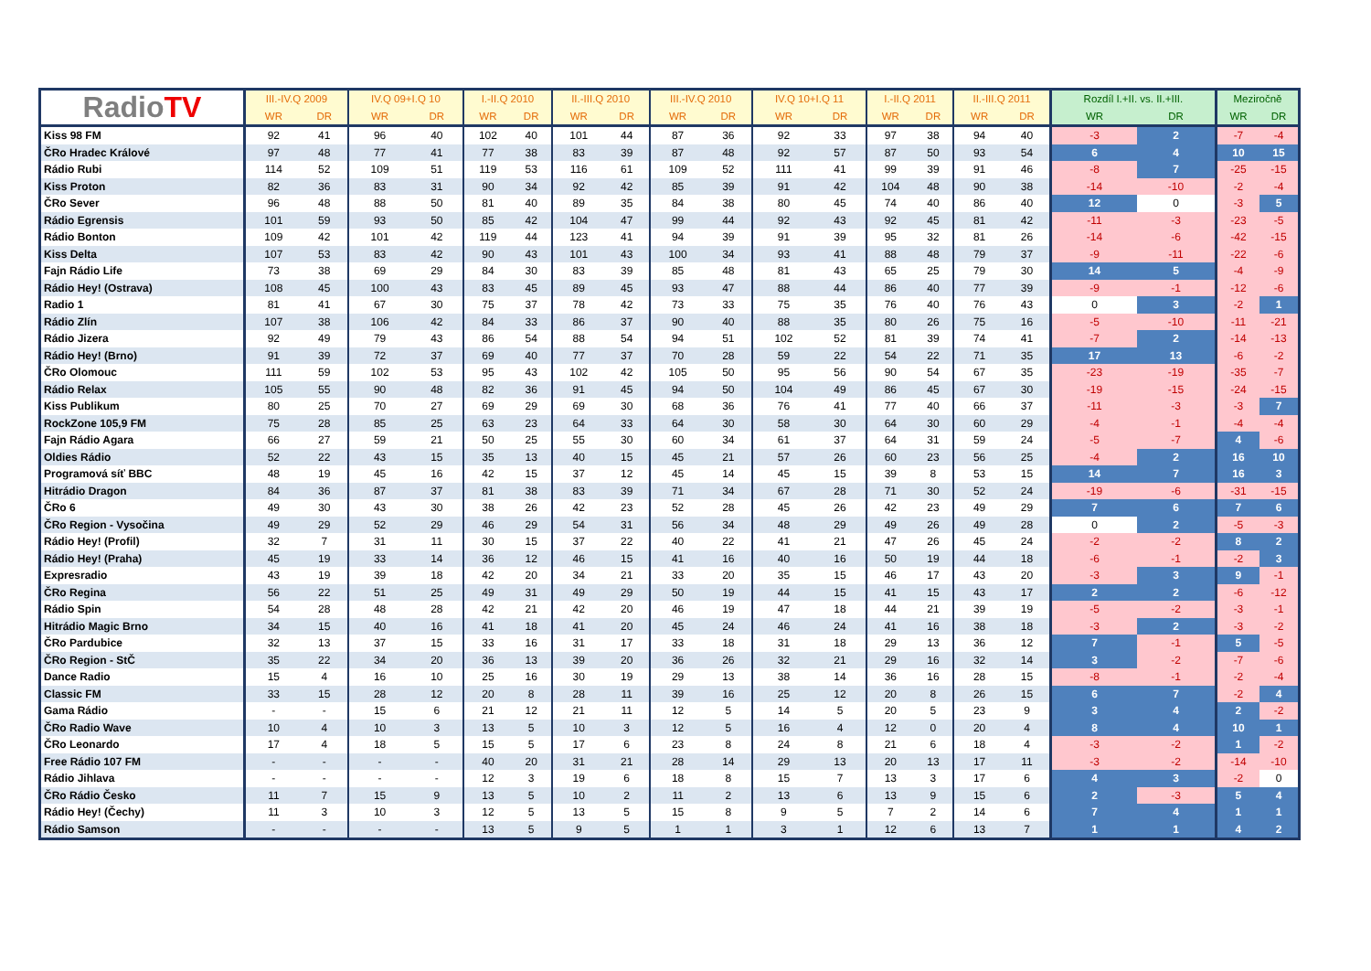| Radio TV | III.-IV.Q 2009 | | IV.Q 09+I.Q 10 | | I.-II.Q 2010 | | II.-III.Q 2010 | | III.-IV.Q 2010 | | IV.Q 10+I.Q 11 | | I.-II.Q 2011 | | II.-III.Q 2011 | | Rozdíl I.+II. vs. II.+III. | | Meziročně | |
| --- | --- | --- | --- | --- | --- | --- | --- | --- | --- | --- | --- | --- | --- | --- | --- | --- | --- | --- | --- | --- |
| | WR | DR | WR | DR | WR | DR | WR | DR | WR | DR | WR | DR | WR | DR | WR | DR | WR | DR | WR | DR |
| Kiss 98 FM | 92 | 41 | 96 | 40 | 102 | 40 | 101 | 44 | 87 | 36 | 92 | 33 | 97 | 38 | 94 | 40 | -3 | 2 | -7 | -4 |
| ČRo Hradec Králové | 97 | 48 | 77 | 41 | 77 | 38 | 83 | 39 | 87 | 48 | 92 | 57 | 87 | 50 | 93 | 54 | 6 | 4 | 10 | 15 |
| Rádio Rubi | 114 | 52 | 109 | 51 | 119 | 53 | 116 | 61 | 109 | 52 | 111 | 41 | 99 | 39 | 91 | 46 | -8 | 7 | -25 | -15 |
| Kiss Proton | 82 | 36 | 83 | 31 | 90 | 34 | 92 | 42 | 85 | 39 | 91 | 42 | 104 | 48 | 90 | 38 | -14 | -10 | -2 | -4 |
| ČRo Sever | 96 | 48 | 88 | 50 | 81 | 40 | 89 | 35 | 84 | 38 | 80 | 45 | 74 | 40 | 86 | 40 | 12 | 0 | -3 | 5 |
| Rádio Egrensis | 101 | 59 | 93 | 50 | 85 | 42 | 104 | 47 | 99 | 44 | 92 | 43 | 92 | 45 | 81 | 42 | -11 | -3 | -23 | -5 |
| Rádio Bonton | 109 | 42 | 101 | 42 | 119 | 44 | 123 | 41 | 94 | 39 | 91 | 39 | 95 | 32 | 81 | 26 | -14 | -6 | -42 | -15 |
| Kiss Delta | 107 | 53 | 83 | 42 | 90 | 43 | 101 | 43 | 100 | 34 | 93 | 41 | 88 | 48 | 79 | 37 | -9 | -11 | -22 | -6 |
| Fajn Rádio Life | 73 | 38 | 69 | 29 | 84 | 30 | 83 | 39 | 85 | 48 | 81 | 43 | 65 | 25 | 79 | 30 | 14 | 5 | -4 | -9 |
| Rádio Hey! (Ostrava) | 108 | 45 | 100 | 43 | 83 | 45 | 89 | 45 | 93 | 47 | 88 | 44 | 86 | 40 | 77 | 39 | -9 | -1 | -12 | -6 |
| Radio 1 | 81 | 41 | 67 | 30 | 75 | 37 | 78 | 42 | 73 | 33 | 75 | 35 | 76 | 40 | 76 | 43 | 0 | 3 | -2 | 1 |
| Rádio Zlín | 107 | 38 | 106 | 42 | 84 | 33 | 86 | 37 | 90 | 40 | 88 | 35 | 80 | 26 | 75 | 16 | -5 | -10 | -11 | -21 |
| Rádio Jizera | 92 | 49 | 79 | 43 | 86 | 54 | 88 | 54 | 94 | 51 | 102 | 52 | 81 | 39 | 74 | 41 | -7 | 2 | -14 | -13 |
| Rádio Hey! (Brno) | 91 | 39 | 72 | 37 | 69 | 40 | 77 | 37 | 70 | 28 | 59 | 22 | 54 | 22 | 71 | 35 | 17 | 13 | -6 | -2 |
| ČRo Olomouc | 111 | 59 | 102 | 53 | 95 | 43 | 102 | 42 | 105 | 50 | 95 | 56 | 90 | 54 | 67 | 35 | -23 | -19 | -35 | -7 |
| Rádio Relax | 105 | 55 | 90 | 48 | 82 | 36 | 91 | 45 | 94 | 50 | 104 | 49 | 86 | 45 | 67 | 30 | -19 | -15 | -24 | -15 |
| Kiss Publikum | 80 | 25 | 70 | 27 | 69 | 29 | 69 | 30 | 68 | 36 | 76 | 41 | 77 | 40 | 66 | 37 | -11 | -3 | -3 | 7 |
| RockZone 105,9 FM | 75 | 28 | 85 | 25 | 63 | 23 | 64 | 33 | 64 | 30 | 58 | 30 | 64 | 30 | 60 | 29 | -4 | -1 | -4 | -4 |
| Fajn Rádio Agara | 66 | 27 | 59 | 21 | 50 | 25 | 55 | 30 | 60 | 34 | 61 | 37 | 64 | 31 | 59 | 24 | -5 | -7 | 4 | -6 |
| Oldies Rádio | 52 | 22 | 43 | 15 | 35 | 13 | 40 | 15 | 45 | 21 | 57 | 26 | 60 | 23 | 56 | 25 | -4 | 2 | 16 | 10 |
| Programová síť BBC | 48 | 19 | 45 | 16 | 42 | 15 | 37 | 12 | 45 | 14 | 45 | 15 | 39 | 8 | 53 | 15 | 14 | 7 | 16 | 3 |
| Hitrádio Dragon | 84 | 36 | 87 | 37 | 81 | 38 | 83 | 39 | 71 | 34 | 67 | 28 | 71 | 30 | 52 | 24 | -19 | -6 | -31 | -15 |
| ČRo 6 | 49 | 30 | 43 | 30 | 38 | 26 | 42 | 23 | 52 | 28 | 45 | 26 | 42 | 23 | 49 | 29 | 7 | 6 | 7 | 6 |
| ČRo Region - Vysočina | 49 | 29 | 52 | 29 | 46 | 29 | 54 | 31 | 56 | 34 | 48 | 29 | 49 | 26 | 49 | 28 | 0 | 2 | -5 | -3 |
| Rádio Hey! (Profil) | 32 | 7 | 31 | 11 | 30 | 15 | 37 | 22 | 40 | 22 | 41 | 21 | 47 | 26 | 45 | 24 | -2 | -2 | 8 | 2 |
| Rádio Hey! (Praha) | 45 | 19 | 33 | 14 | 36 | 12 | 46 | 15 | 41 | 16 | 40 | 16 | 50 | 19 | 44 | 18 | -6 | -1 | -2 | 3 |
| Expresradio | 43 | 19 | 39 | 18 | 42 | 20 | 34 | 21 | 33 | 20 | 35 | 15 | 46 | 17 | 43 | 20 | -3 | 3 | 9 | -1 |
| ČRo Regina | 56 | 22 | 51 | 25 | 49 | 31 | 49 | 29 | 50 | 19 | 44 | 15 | 41 | 15 | 43 | 17 | 2 | 2 | -6 | -12 |
| Rádio Spin | 54 | 28 | 48 | 28 | 42 | 21 | 42 | 20 | 46 | 19 | 47 | 18 | 44 | 21 | 39 | 19 | -5 | -2 | -3 | -1 |
| Hitrádio Magic Brno | 34 | 15 | 40 | 16 | 41 | 18 | 41 | 20 | 45 | 24 | 46 | 24 | 41 | 16 | 38 | 18 | -3 | 2 | -3 | -2 |
| ČRo Pardubice | 32 | 13 | 37 | 15 | 33 | 16 | 31 | 17 | 33 | 18 | 31 | 18 | 29 | 13 | 36 | 12 | 7 | -1 | 5 | -5 |
| ČRo Region - StČ | 35 | 22 | 34 | 20 | 36 | 13 | 39 | 20 | 36 | 26 | 32 | 21 | 29 | 16 | 32 | 14 | 3 | -2 | -7 | -6 |
| Dance Radio | 15 | 4 | 16 | 10 | 25 | 16 | 30 | 19 | 29 | 13 | 38 | 14 | 36 | 16 | 28 | 15 | -8 | -1 | -2 | -4 |
| Classic FM | 33 | 15 | 28 | 12 | 20 | 8 | 28 | 11 | 39 | 16 | 25 | 12 | 20 | 8 | 26 | 15 | 6 | 7 | -2 | 4 |
| Gama Rádio | - | - | 15 | 6 | 21 | 12 | 21 | 11 | 12 | 5 | 14 | 5 | 20 | 5 | 23 | 9 | 3 | 4 | 2 | -2 |
| ČRo Radio Wave | 10 | 4 | 10 | 3 | 13 | 5 | 10 | 3 | 12 | 5 | 16 | 4 | 12 | 0 | 20 | 4 | 8 | 4 | 10 | 1 |
| ČRo Leonardo | 17 | 4 | 18 | 5 | 15 | 5 | 17 | 6 | 23 | 8 | 24 | 8 | 21 | 6 | 18 | 4 | -3 | -2 | 1 | -2 |
| Free Rádio 107 FM | - | - | - | - | 40 | 20 | 31 | 21 | 28 | 14 | 29 | 13 | 20 | 13 | 17 | 11 | -3 | -2 | -14 | -10 |
| Rádio Jihlava | - | - | - | - | 12 | 3 | 19 | 6 | 18 | 8 | 15 | 7 | 13 | 3 | 17 | 6 | 4 | 3 | -2 | 0 |
| ČRo Rádio Česko | 11 | 7 | 15 | 9 | 13 | 5 | 10 | 2 | 11 | 2 | 13 | 6 | 13 | 9 | 15 | 6 | 2 | -3 | 5 | 4 |
| Rádio Hey! (Čechy) | 11 | 3 | 10 | 3 | 12 | 5 | 13 | 5 | 15 | 8 | 9 | 5 | 7 | 2 | 14 | 6 | 7 | 4 | 1 | 1 |
| Rádio Samson | - | - | - | - | 13 | 5 | 9 | 5 | 1 | 1 | 3 | 1 | 12 | 6 | 13 | 7 | 1 | 1 | 4 | 2 |